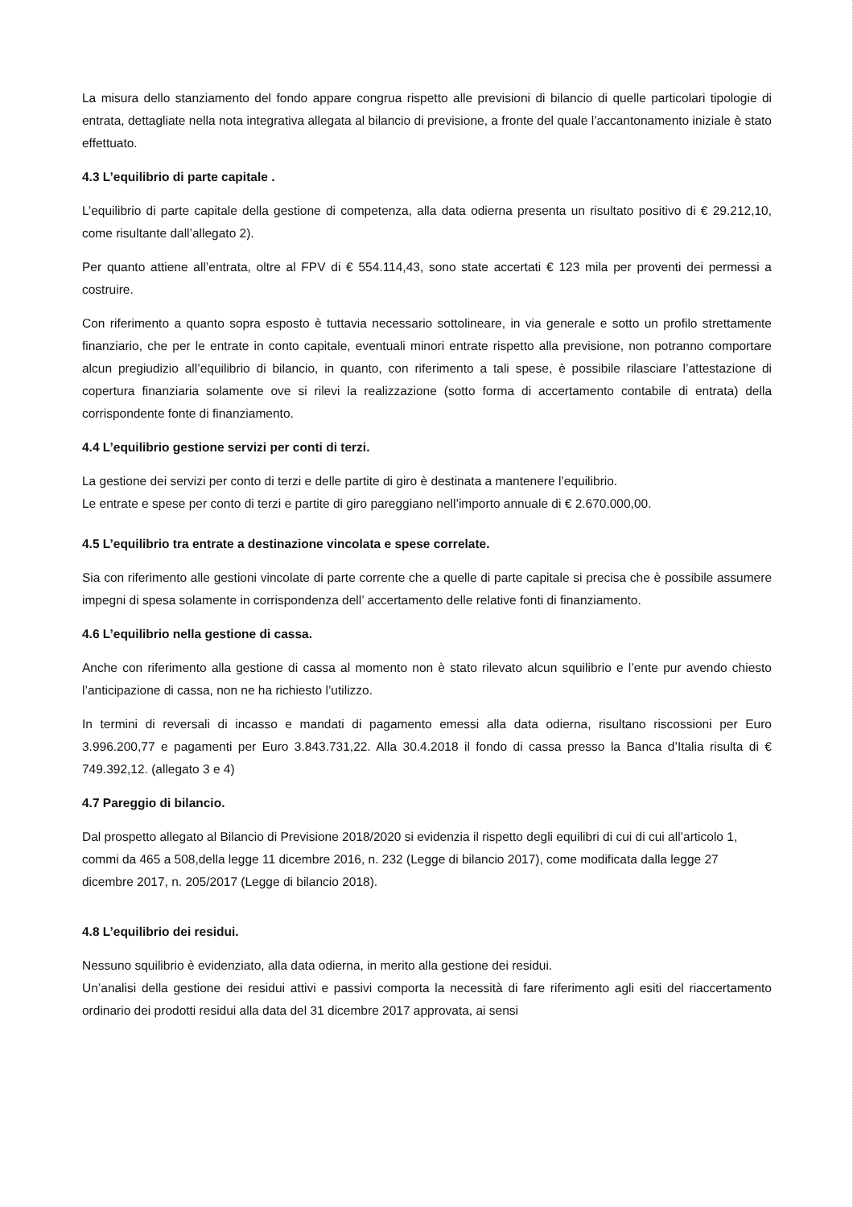La misura dello stanziamento del fondo appare congrua rispetto alle previsioni di bilancio di quelle particolari tipologie di entrata, dettagliate nella nota integrativa allegata al bilancio di previsione, a fronte del quale l’accantonamento iniziale è stato effettuato.
4.3 L’equilibrio di parte capitale .
L’equilibrio di parte capitale della gestione di competenza, alla data odierna presenta un risultato positivo di € 29.212,10, come risultante dall’allegato 2).
Per quanto attiene all’entrata, oltre al FPV di € 554.114,43, sono state accertati € 123 mila per proventi dei permessi a costruire.
Con riferimento a quanto sopra esposto è tuttavia necessario sottolineare, in via generale e sotto un profilo strettamente finanziario, che per le entrate in conto capitale, eventuali minori entrate rispetto alla previsione, non potranno comportare alcun pregiudizio all’equilibrio di bilancio, in quanto, con riferimento a tali spese, è possibile rilasciare l’attestazione di copertura finanziaria solamente ove si rilevi la realizzazione (sotto forma di accertamento contabile di entrata) della corrispondente fonte di finanziamento.
4.4 L’equilibrio gestione servizi per conti di terzi.
La gestione dei servizi per conto di terzi e delle partite di giro è destinata a mantenere l’equilibrio.
Le entrate e spese per conto di terzi e partite di giro pareggiano nell’importo annuale di € 2.670.000,00.
4.5 L’equilibrio tra entrate a destinazione vincolata e spese correlate.
Sia con riferimento alle gestioni vincolate di parte corrente che a quelle di parte capitale si precisa che è possibile assumere impegni di spesa solamente in corrispondenza dell’ accertamento delle relative fonti di finanziamento.
4.6 L’equilibrio nella gestione di cassa.
Anche con riferimento alla gestione di cassa al momento non è stato rilevato alcun squilibrio e l’ente pur avendo chiesto l’anticipazione di cassa, non ne ha richiesto l’utilizzo.
In termini di reversali di incasso e mandati di pagamento emessi alla data odierna, risultano riscossioni per Euro 3.996.200,77 e pagamenti per Euro 3.843.731,22. Alla 30.4.2018 il fondo di cassa presso la Banca d’Italia risulta di € 749.392,12. (allegato 3 e 4)
4.7 Pareggio di bilancio.
Dal prospetto allegato al Bilancio di Previsione 2018/2020 si evidenzia il rispetto degli equilibri di cui di cui all’articolo 1, commi da 465 a 508,della legge 11 dicembre 2016, n. 232 (Legge di bilancio 2017), come modificata dalla legge 27 dicembre 2017, n. 205/2017 (Legge di bilancio 2018).
4.8 L’equilibrio dei residui.
Nessuno squilibrio è evidenziato, alla data odierna, in merito alla gestione dei residui.
Un’analisi della gestione dei residui attivi e passivi comporta la necessità di fare riferimento agli esiti del riaccertamento ordinario dei prodotti residui alla data del 31 dicembre 2017 approvata, ai sensi